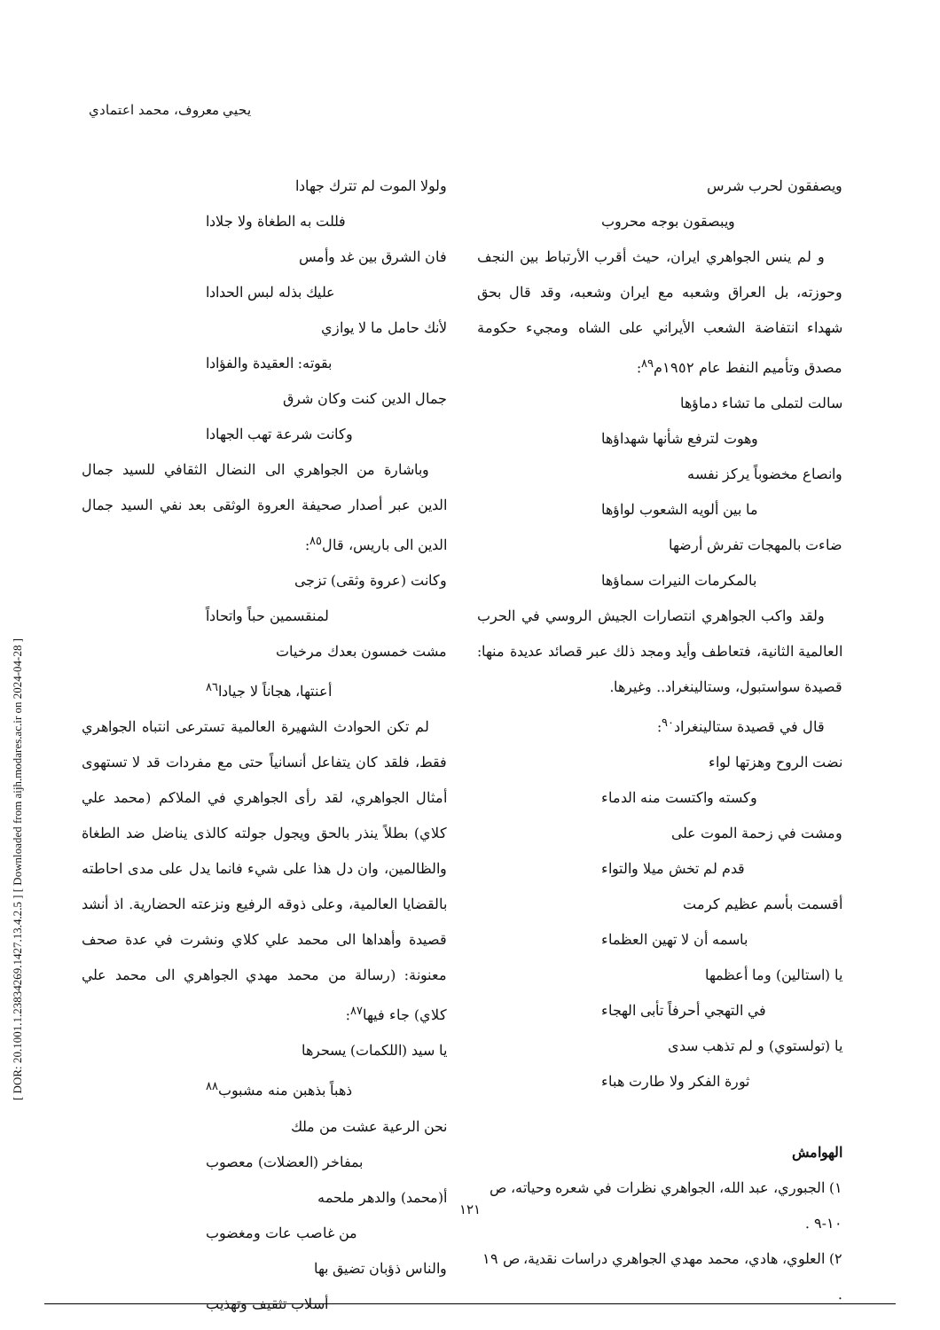يحيي معروف، محمد اعتمادي
[ DOR: 20.1001.1.23834269.1427.13.4.2.5 ] [ Downloaded from aijh.modares.ac.ir on 2024-04-28 ]
ولولا الموت لم تترك جهادا
فللت به الطغاة ولا جلادا
فان الشرق بين غد وأمس
عليك بذله لبس الحدادا
لأنك حامل ما لا يوازي
بقوته: العقيدة والفؤادا
جمال الدين كنت وكان شرق
وكانت شرعة تهب الجهادا
وباشارة من الجواهري الى النضال الثقافي للسيد جمال الدين عبر أصدار صحيفة العروة الوثقى بعد نفي السيد جمال الدين الى باريس، قال<sup>٨٥</sup>:
وكانت (عروة وثقى) تزجى
لمنقسمين حباً واتحاداً
مشت خمسون بعدك مرخيات
أعنتها، هجاناً لا جيادا<sup>٨٦</sup>
لم تكن الحوادث الشهيرة العالمية تسترعى انتباه الجواهري فقط، فلقد كان يتفاعل أنسانياً حتى مع مفردات قد لا تستهوى أمثال الجواهري، لقد رأى الجواهري في الملاكم (محمد علي كلاي) بطلاً ينذر بالحق ويجول جولته كالذى يناضل ضد الطغاة والظالمين، وان دل هذا على شيء فانما يدل على مدى احاطته بالقضايا العالمية، وعلى ذوقه الرفيع ونزعته الحضارية. اذ أنشد قصيدة وأهداها الى محمد علي كلاي ونشرت في عدة صحف معنونة: (رسالة من محمد مهدي الجواهري الى محمد علي كلاي) جاء فيها<sup>٨٧</sup>:
يا سيد (اللكمات) يسحرها
ذهباً بذهبن منه مشبوب<sup>٨٨</sup>
نحن الرعية عشت من ملك
بمفاخر (العضلات) معصوب
أ(محمد) والدهر ملحمه
من غاصب عات ومغضوب
والناس ذؤبان تضيق بها
أسلاب تثقيف وتهذيب
ويصفقون لحرب شرس
ويبصقون بوجه محروب
و لم ينس الجواهري ايران، حيث أقرب الأرتباط بين النجف وحوزته، بل العراق وشعبه مع ايران وشعبه، وقد قال بحق شهداء انتفاضة الشعب الأيراني على الشاه ومجيء حكومة مصدق وتأميم النفط عام ١٩٥٢م<sup>٨٩</sup>:
سالت لتملى ما تشاء دماؤها
وهوت لترفع شأنها شهداؤها
وانصاع مخضوباً يركز نفسه
ما بين ألويه الشعوب لواؤها
ضاءت بالمهجات تفرش أرضها
بالمكرمات النيرات سماؤها
ولقد واكب الجواهري انتصارات الجيش الروسي في الحرب العالمية الثانية، فتعاطف وأيد ومجد ذلك عبر قصائد عديدة منها: قصيدة سواستبول، وستالينغراد.. وغيرها.
قال في قصيدة ستالينغراد<sup>٩٠</sup>:
نضت الروح وهزتها لواء
وكسته واكتست منه الدماء
ومشت في زحمة الموت على
قدم لم تخش ميلا والتواء
أقسمت بأسم عظيم كرمت
باسمه أن لا تهين العظماء
يا (استالين) وما أعظمها
في التهجي أحرفاً تأبى الهجاء
يا (تولستوي) و لم تذهب سدى
ثورة الفكر ولا طارت هباء
الهوامش
١) الجبوري، عبد الله، الجواهري نظرات في شعره وحياته، ص ١٠-٩ .
٢) العلوي، هادي، محمد مهدي الجواهري دراسات نقدية، ص ١٩ .
١٢١